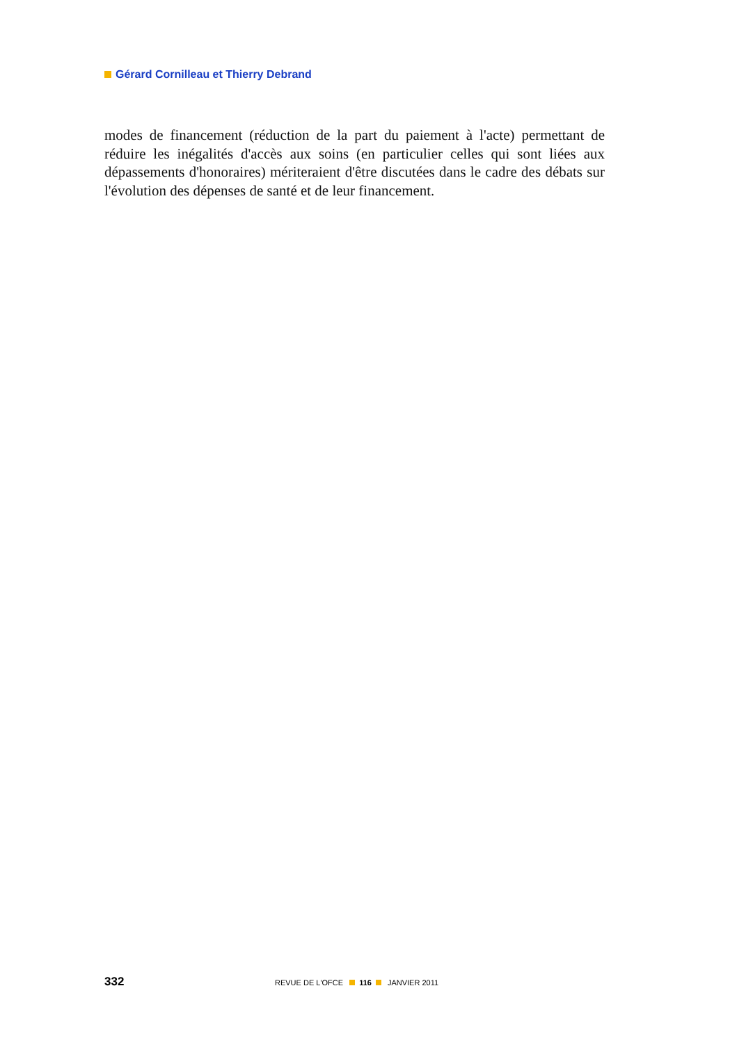Gérard Cornilleau et Thierry Debrand
modes de financement (réduction de la part du paiement à l'acte) permettant de réduire les inégalités d'accès aux soins (en particulier celles qui sont liées aux dépassements d'honoraires) mériteraient d'être discutées dans le cadre des débats sur l'évolution des dépenses de santé et de leur financement.
332 REVUE DE L'OFCE 116 JANVIER 2011